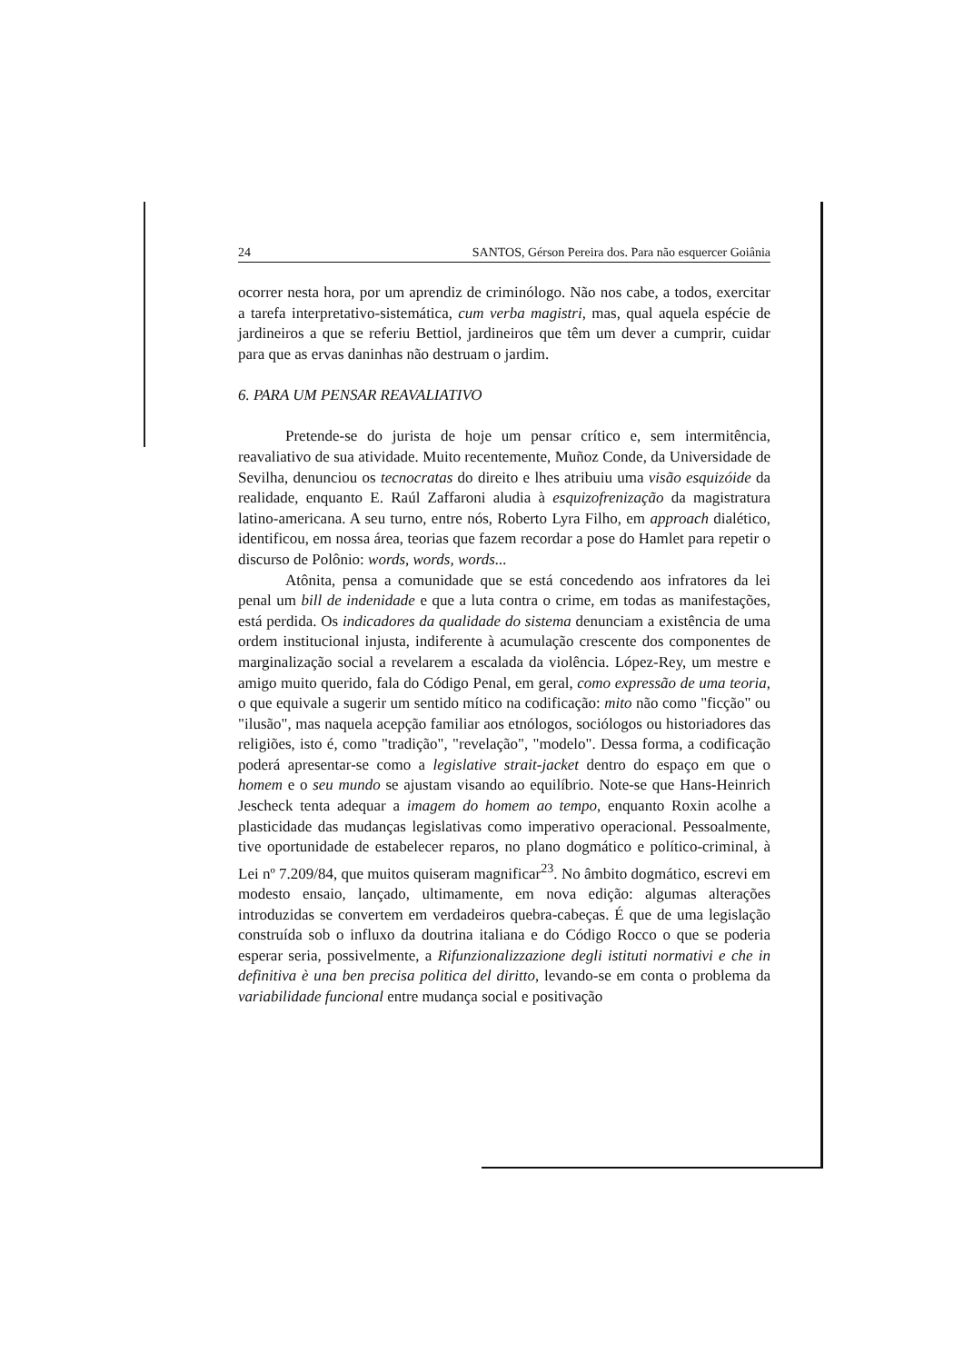24 SANTOS, Gérson Pereira dos. Para não esquercer Goiânia
ocorrer nesta hora, por um aprendiz de criminólogo. Não nos cabe, a todos, exercitar a tarefa interpretativo-sistemática, cum verba magistri, mas, qual aquela espécie de jardineiros a que se referiu Bettiol, jardineiros que têm um dever a cumprir, cuidar para que as ervas daninhas não destruam o jardim.
6. PARA UM PENSAR REAVALIATIVO
Pretende-se do jurista de hoje um pensar crítico e, sem intermitência, reavaliativo de sua atividade. Muito recentemente, Muñoz Conde, da Universidade de Sevilha, denunciou os tecnocratas do direito e lhes atribuiu uma visão esquizóide da realidade, enquanto E. Raúl Zaffaroni aludia à esquizofrenização da magistratura latino-americana. A seu turno, entre nós, Roberto Lyra Filho, em approach dialético, identificou, em nossa área, teorias que fazem recordar a pose do Hamlet para repetir o discurso de Polônio: words, words, words...
Atônita, pensa a comunidade que se está concedendo aos infratores da lei penal um bill de indenidade e que a luta contra o crime, em todas as manifestações, está perdida. Os indicadores da qualidade do sistema denunciam a existência de uma ordem institucional injusta, indiferente à acumulação crescente dos componentes de marginalização social a revelarem a escalada da violência. López-Rey, um mestre e amigo muito querido, fala do Código Penal, em geral, como expressão de uma teoria, o que equivale a sugerir um sentido mítico na codificação: mito não como "ficção" ou "ilusão", mas naquela acepção familiar aos etnólogos, sociólogos ou historiadores das religiões, isto é, como "tradição", "revelação", "modelo". Dessa forma, a codificação poderá apresentar-se como a legislative strait-jacket dentro do espaço em que o homem e o seu mundo se ajustam visando ao equilíbrio. Note-se que Hans-Heinrich Jescheck tenta adequar a imagem do homem ao tempo, enquanto Roxin acolhe a plasticidade das mudanças legislativas como imperativo operacional. Pessoalmente, tive oportunidade de estabelecer reparos, no plano dogmático e político-criminal, à Lei nº 7.209/84, que muitos quiseram magnificar<sup>23</sup>. No âmbito dogmático, escrevi em modesto ensaio, lançado, ultimamente, em nova edição: algumas alterações introduzidas se convertem em verdadeiros quebra-cabeças. É que de uma legislação construída sob o influxo da doutrina italiana e do Código Rocco o que se poderia esperar seria, possivelmente, a Rifunzionalizzazione degli istituti normativi e che in definitiva è una ben precisa politica del diritto, levando-se em conta o problema da variabilidade funcional entre mudança social e positivação